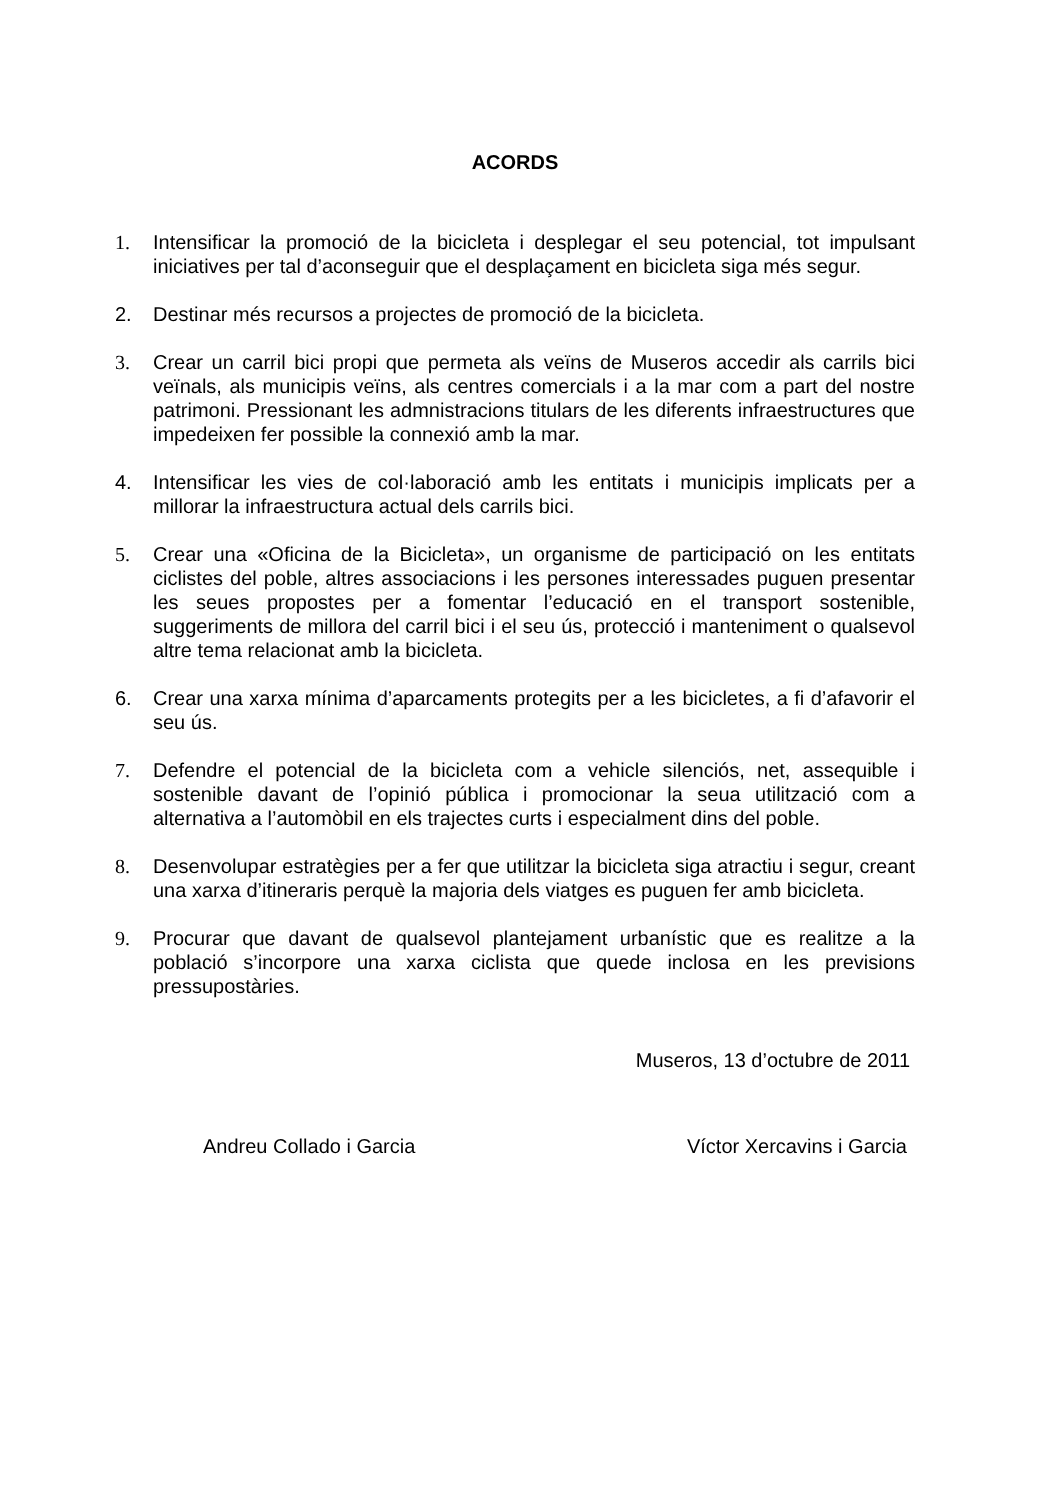ACORDS
1. Intensificar la promoció de la bicicleta i desplegar el seu potencial, tot impulsant iniciatives per tal d’aconseguir que el desplaçament en bicicleta siga més segur.
2. Destinar més recursos a projectes de promoció de la bicicleta.
3. Crear un carril bici propi que permeta als veïns de Museros accedir als carrils bici veïnals, als municipis veïns, als centres comercials i a la mar com a part del nostre patrimoni. Pressionant les admnistracions titulars de les diferents infraestructures que impedeixen fer possible la connexió amb la mar.
4. Intensificar les vies de col·laboració amb les entitats i municipis implicats per a millorar la infraestructura actual dels carrils bici.
5. Crear una «Oficina de la Bicicleta», un organisme de participació on les entitats ciclistes del poble, altres associacions i les persones interessades puguen presentar les seues propostes per a fomentar l’educació en el transport sostenible, suggeriments de millora del carril bici i el seu ús, protecció i manteniment o qualsevol altre tema relacionat amb la bicicleta.
6. Crear una xarxa mínima d’aparcaments protegits per a les bicicletes, a fi d’afavorir el seu ús.
7. Defendre el potencial de la bicicleta com a vehicle silenciós, net, assequible i sostenible davant de l’opinió pública i promocionar la seua utilització com a alternativa a l’automòbil en els trajectes curts i especialment dins del poble.
8. Desenvolupar estratègies per a fer que utilitzar la bicicleta siga atractiu i segur, creant una xarxa d’itineraris perquè la majoria dels viatges es puguen fer amb bicicleta.
9. Procurar que davant de qualsevol plantejament urbanístic que es realitze a la població s’incorpore una xarxa ciclista que quede inclosa en les previsions pressupostàries.
Museros, 13 d’octubre de 2011
Andreu Collado i Garcia Víctor Xercavins i Garcia